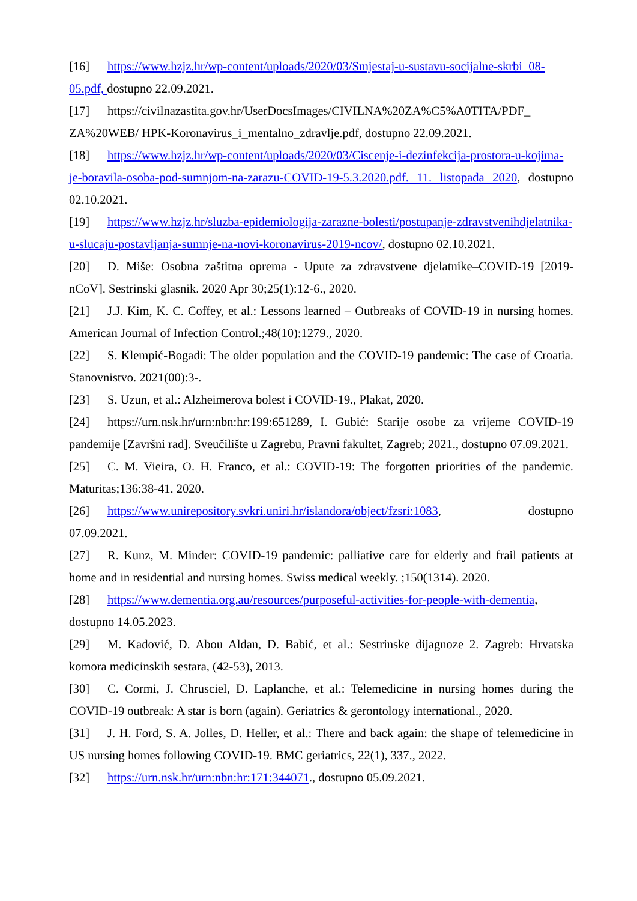[16] https://www.hzjz.hr/wp-content/uploads/2020/03/Smjestaj-u-sustavu-socijalne-skrbi_08-05.pdf, dostupno 22.09.2021.
[17] https://civilnazastita.gov.hr/UserDocsImages/CIVILNA%20ZA%C5%A0TITA/PDF_ ZA%20WEB/ HPK-Koronavirus_i_mentalno_zdravlje.pdf, dostupno 22.09.2021.
[18] https://www.hzjz.hr/wp-content/uploads/2020/03/Ciscenje-i-dezinfekcija-prostora-u-kojima-je-boravila-osoba-pod-sumnjom-na-zarazu-COVID-19-5.3.2020.pdf. 11. listopada 2020, dostupno 02.10.2021.
[19] https://www.hzjz.hr/sluzba-epidemiologija-zarazne-bolesti/postupanje-zdravstvenihdjelatnika-u-slucaju-postavljanja-sumnje-na-novi-koronavirus-2019-ncov/, dostupno 02.10.2021.
[20] D. Miše: Osobna zaštitna oprema - Upute za zdravstvene djelatnike–COVID-19 [2019-nCoV]. Sestrinski glasnik. 2020 Apr 30;25(1):12-6., 2020.
[21] J.J. Kim, K. C. Coffey, et al.: Lessons learned – Outbreaks of COVID-19 in nursing homes. American Journal of Infection Control.;48(10):1279., 2020.
[22] S. Klempić-Bogadi: The older population and the COVID-19 pandemic: The case of Croatia. Stanovnistvo. 2021(00):3-.
[23] S. Uzun, et al.: Alzheimerova bolest i COVID-19., Plakat, 2020.
[24] https://urn.nsk.hr/urn:nbn:hr:199:651289, I. Gubić: Starije osobe za vrijeme COVID-19 pandemije [Završni rad]. Sveučilište u Zagrebu, Pravni fakultet, Zagreb; 2021., dostupno 07.09.2021.
[25] C. M. Vieira, O. H. Franco, et al.: COVID-19: The forgotten priorities of the pandemic. Maturitas;136:38-41. 2020.
[26] https://www.unirepository.svkri.uniri.hr/islandora/object/fzsri:1083, dostupno
07.09.2021.
[27] R. Kunz, M. Minder: COVID-19 pandemic: palliative care for elderly and frail patients at home and in residential and nursing homes. Swiss medical weekly. ;150(1314). 2020.
[28] https://www.dementia.org.au/resources/purposeful-activities-for-people-with-dementia, dostupno 14.05.2023.
[29] M. Kadović, D. Abou Aldan, D. Babić, et al.: Sestrinske dijagnoze 2. Zagreb: Hrvatska komora medicinskih sestara, (42-53), 2013.
[30] C. Cormi, J. Chrusciel, D. Laplanche, et al.: Telemedicine in nursing homes during the COVID-19 outbreak: A star is born (again). Geriatrics & gerontology international., 2020.
[31] J. H. Ford, S. A. Jolles, D. Heller, et al.: There and back again: the shape of telemedicine in US nursing homes following COVID-19. BMC geriatrics, 22(1), 337., 2022.
[32] https://urn.nsk.hr/urn:nbn:hr:171:344071., dostupno 05.09.2021.